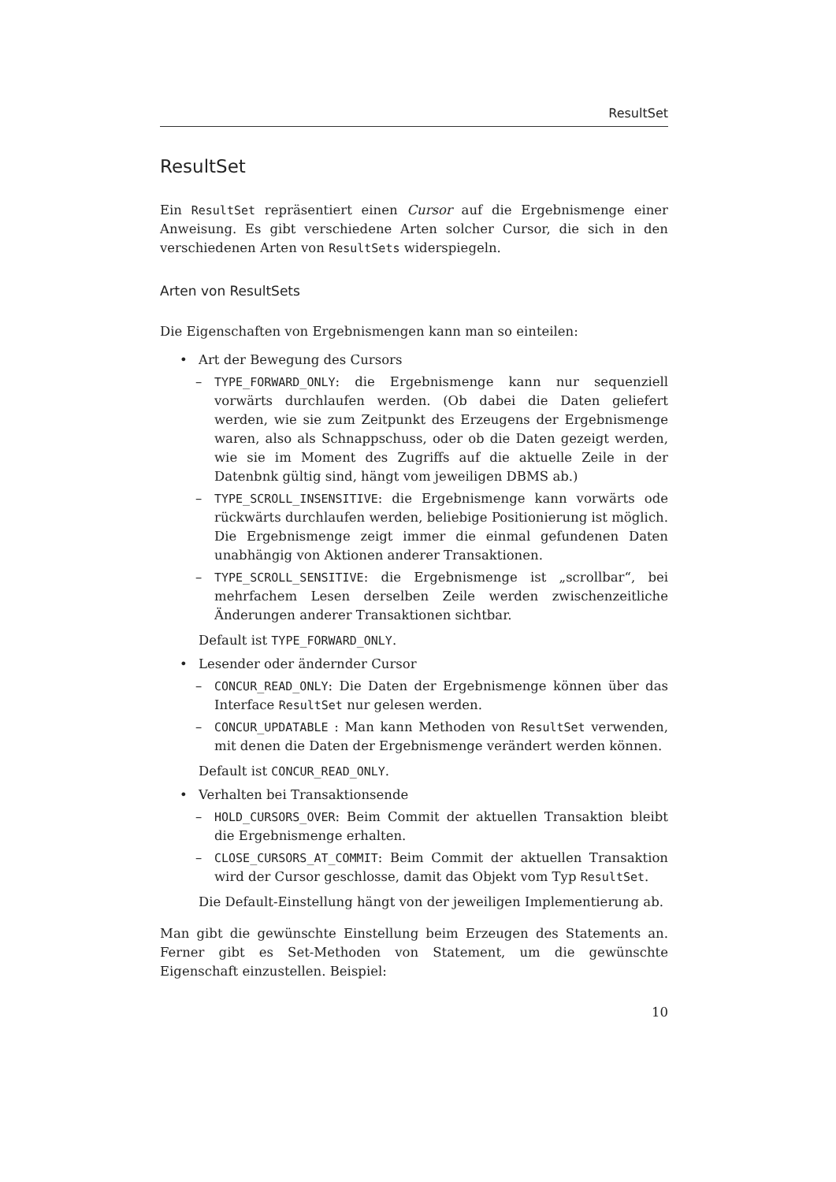ResultSet
ResultSet
Ein ResultSet repräsentiert einen Cursor auf die Ergebnismenge einer Anweisung. Es gibt verschiedene Arten solcher Cursor, die sich in den verschiedenen Arten von ResultSets widerspiegeln.
Arten von ResultSets
Die Eigenschaften von Ergebnismengen kann man so einteilen:
• Art der Bewegung des Cursors
– TYPE_FORWARD_ONLY: die Ergebnismenge kann nur sequenziell vorwärts durchlaufen werden. (Ob dabei die Daten geliefert werden, wie sie zum Zeitpunkt des Erzeugens der Ergebnismenge waren, also als Schnappschuss, oder ob die Daten gezeigt werden, wie sie im Moment des Zugriffs auf die aktuelle Zeile in der Datenbnk gültig sind, hängt vom jeweiligen DBMS ab.)
– TYPE_SCROLL_INSENSITIVE: die Ergebnismenge kann vorwärts ode rückwärts durchlaufen werden, beliebige Positionierung ist möglich. Die Ergebnismenge zeigt immer die einmal gefundenen Daten unabhängig von Aktionen anderer Transaktionen.
– TYPE_SCROLL_SENSITIVE: die Ergebnismenge ist „scrollbar“, bei mehrfachem Lesen derselben Zeile werden zwischenzeitliche Änderungen anderer Transaktionen sichtbar.
Default ist TYPE_FORWARD_ONLY.
• Lesender oder ändernder Cursor
– CONCUR_READ_ONLY: Die Daten der Ergebnismenge können über das Interface ResultSet nur gelesen werden.
– CONCUR_UPDATABLE : Man kann Methoden von ResultSet verwenden, mit denen die Daten der Ergebnismenge verändert werden können.
Default ist CONCUR_READ_ONLY.
• Verhalten bei Transaktionsende
– HOLD_CURSORS_OVER: Beim Commit der aktuellen Transaktion bleibt die Ergebnismenge erhalten.
– CLOSE_CURSORS_AT_COMMIT: Beim Commit der aktuellen Transaktion wird der Cursor geschlosse, damit das Objekt vom Typ ResultSet.
Die Default-Einstellung hängt von der jeweiligen Implementierung ab.
Man gibt die gewünschte Einstellung beim Erzeugen des Statements an. Ferner gibt es Set-Methoden von Statement, um die gewünschte Eigenschaft einzustellen. Beispiel:
10